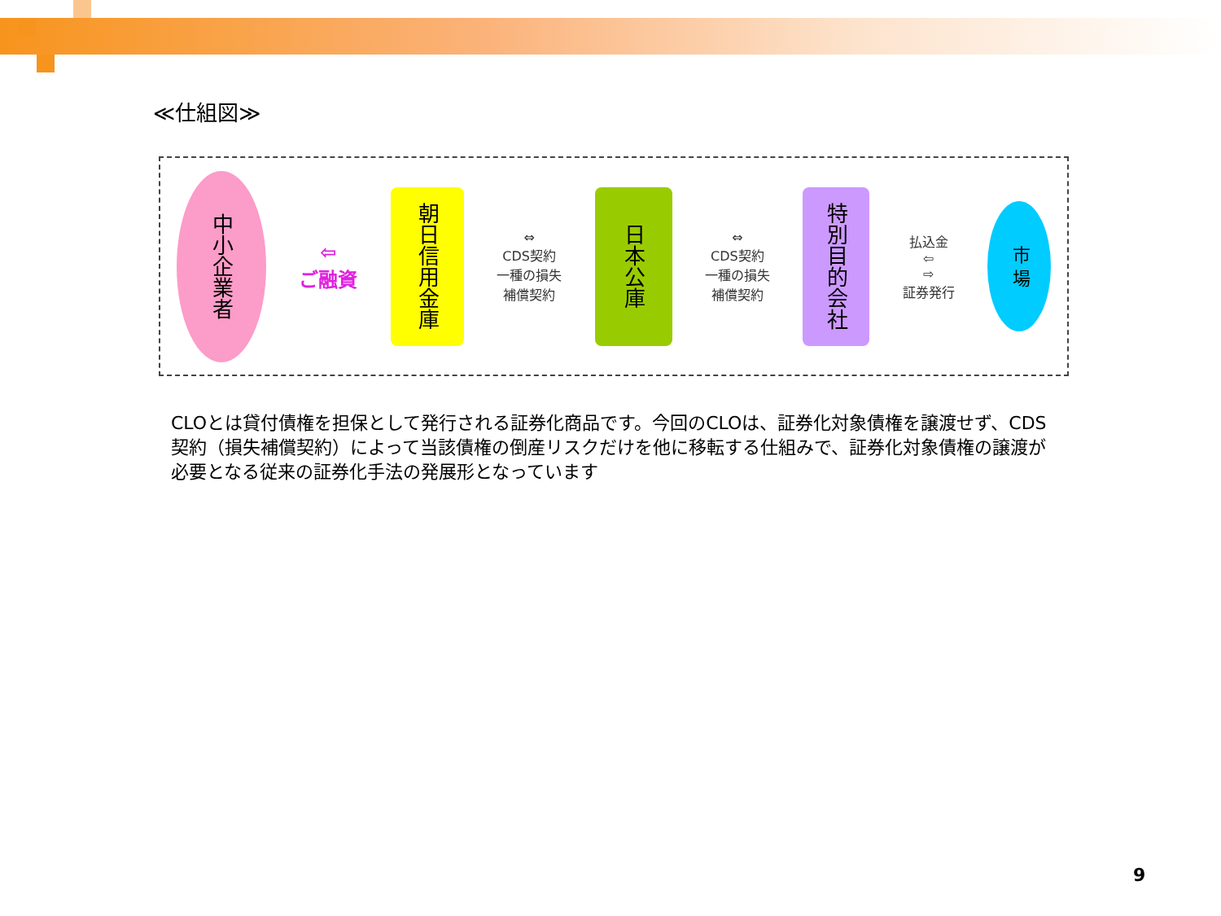≪仕組図≫
中小企業者
⇦
ご融資
朝日信用金庫
⇔
CDS契約
一種の損失
補償契約
日本公庫
⇔
CDS契約
一種の損失
補償契約
特別目的会社
払込金
⇦
⇨
証券発行
市 場
CLOとは貸付債権を担保として発行される証券化商品です。今回のCLOは、証券化対象債権を譲渡せず、CDS契約（損失補償契約）によって当該債権の倒産リスクだけを他に移転する仕組みで、証券化対象債権の譲渡が必要となる従来の証券化手法の発展形となっています
9